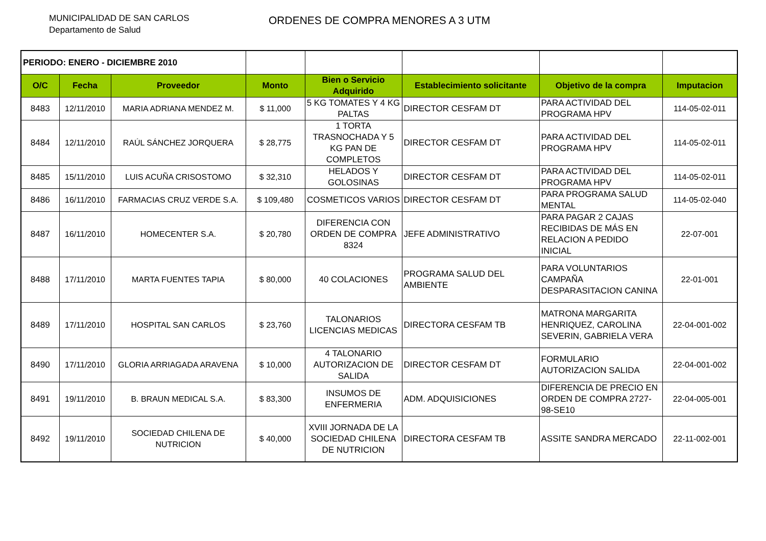MUNICIPALIDAD DE SAN CARLOS
Departamento de Salud
ORDENES DE COMPRA MENORES A 3 UTM
| PERIODO: ENERO - DICIEMBRE 2010 | | | | | | | |
| O/C | Fecha | Proveedor | Monto | Bien o Servicio Adquirido | Establecimiento solicitante | Objetivo de la compra | Imputacion |
| 8483 | 12/11/2010 | MARIA ADRIANA MENDEZ M. | $ 11,000 | 5 KG TOMATES Y 4 KG PALTAS | DIRECTOR CESFAM DT | PARA ACTIVIDAD DEL PROGRAMA HPV | 114-05-02-011 |
| 8484 | 12/11/2010 | RAÚL SÁNCHEZ JORQUERA | $ 28,775 | 1 TORTA TRASNOCHADA Y 5 KG PAN DE COMPLETOS | DIRECTOR CESFAM DT | PARA ACTIVIDAD DEL PROGRAMA HPV | 114-05-02-011 |
| 8485 | 15/11/2010 | LUIS ACUÑA CRISOSTOMO | $ 32,310 | HELADOS Y GOLOSINAS | DIRECTOR CESFAM DT | PARA ACTIVIDAD DEL PROGRAMA HPV | 114-05-02-011 |
| 8486 | 16/11/2010 | FARMACIAS CRUZ VERDE S.A. | $ 109,480 | COSMETICOS VARIOS | DIRECTOR CESFAM DT | PARA PROGRAMA SALUD MENTAL | 114-05-02-040 |
| 8487 | 16/11/2010 | HOMECENTER S.A. | $ 20,780 | DIFERENCIA CON ORDEN DE COMPRA 8324 | JEFE ADMINISTRATIVO | PARA PAGAR 2 CAJAS RECIBIDAS DE MÁS EN RELACION A PEDIDO INICIAL | 22-07-001 |
| 8488 | 17/11/2010 | MARTA FUENTES TAPIA | $ 80,000 | 40 COLACIONES | PROGRAMA SALUD DEL AMBIENTE | PARA VOLUNTARIOS CAMPAÑA DESPARASITACION CANINA | 22-01-001 |
| 8489 | 17/11/2010 | HOSPITAL SAN CARLOS | $ 23,760 | TALONARIOS LICENCIAS MEDICAS | DIRECTORA CESFAM TB | MATRONA MARGARITA HENRIQUEZ, CAROLINA SEVERIN, GABRIELA VERA | 22-04-001-002 |
| 8490 | 17/11/2010 | GLORIA ARRIAGADA ARAVENA | $ 10,000 | 4 TALONARIO AUTORIZACION DE SALIDA | DIRECTOR CESFAM DT | FORMULARIO AUTORIZACION SALIDA | 22-04-001-002 |
| 8491 | 19/11/2010 | B. BRAUN MEDICAL S.A. | $ 83,300 | INSUMOS DE ENFERMERIA | ADM. ADQUISICIONES | DIFERENCIA DE PRECIO EN ORDEN DE COMPRA 2727-98-SE10 | 22-04-005-001 |
| 8492 | 19/11/2010 | SOCIEDAD CHILENA DE NUTRICION | $ 40,000 | XVIII JORNADA DE LA SOCIEDAD CHILENA DE NUTRICION | DIRECTORA CESFAM TB | ASSITE SANDRA MERCADO | 22-11-002-001 |